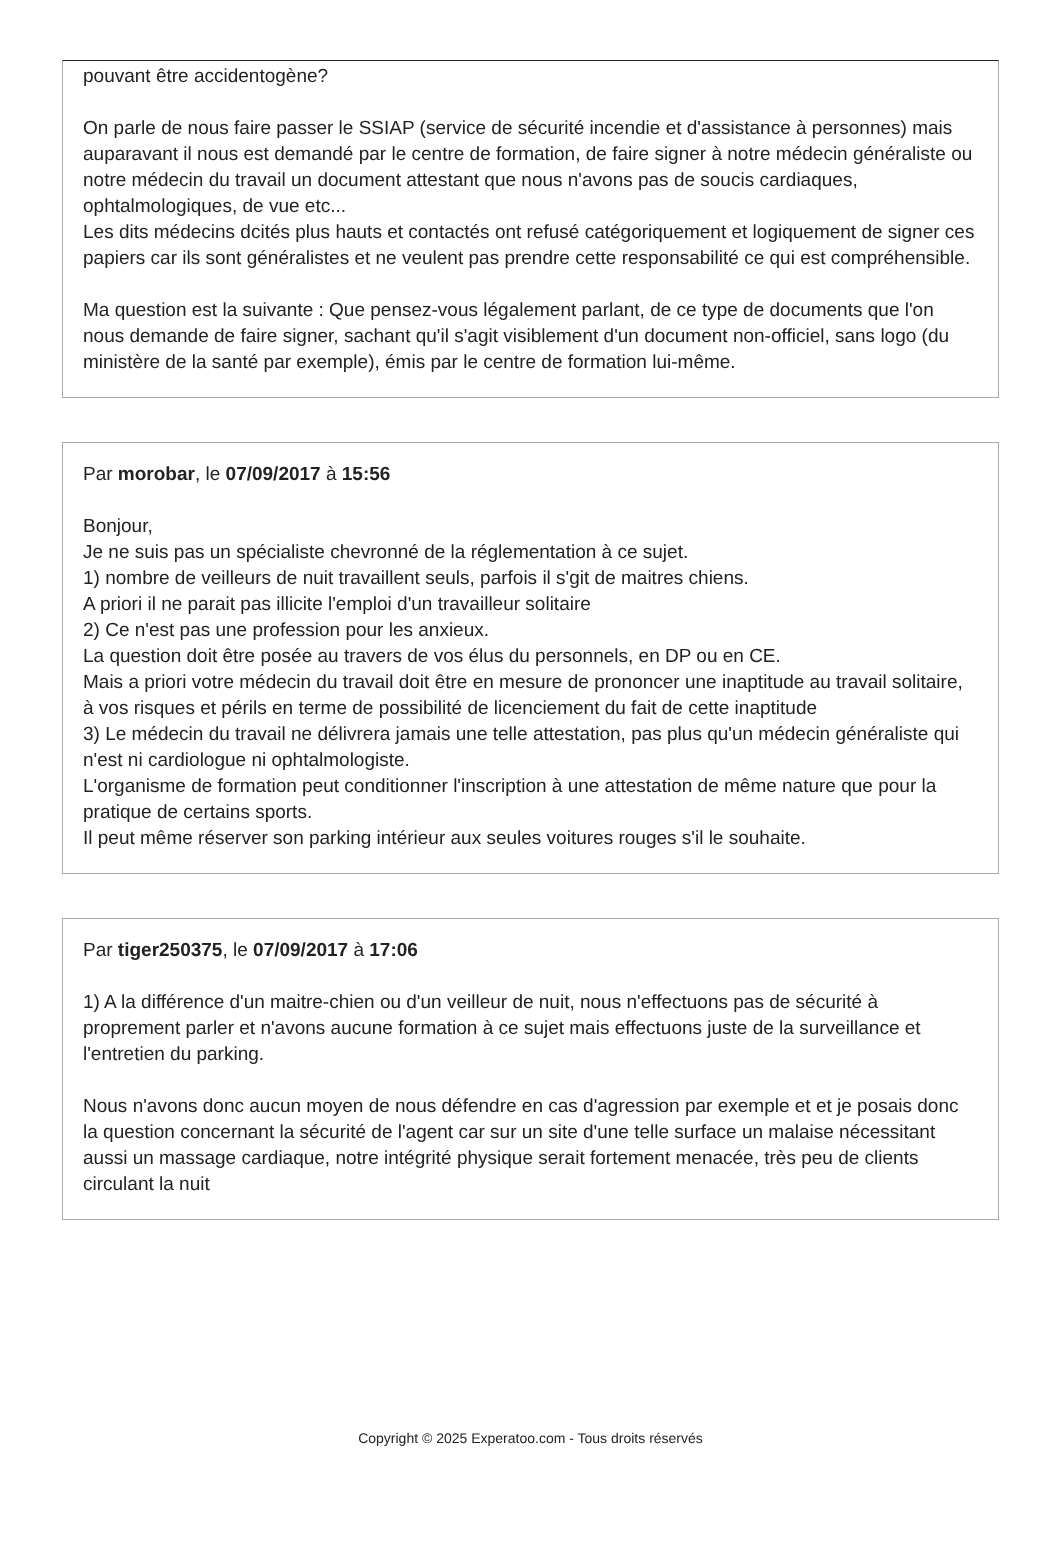pouvant être accidentogène?
On parle de nous faire passer le SSIAP (service de sécurité incendie et d'assistance à personnes) mais auparavant il nous est demandé par le centre de formation, de faire signer à notre médecin généraliste ou notre médecin du travail un document attestant que nous n'avons pas de soucis cardiaques, ophtalmologiques, de vue etc...
Les dits médecins dcités plus hauts et contactés ont refusé catégoriquement et logiquement de signer ces papiers car ils sont généralistes et ne veulent pas prendre cette responsabilité ce qui est compréhensible.
Ma question est la suivante : Que pensez-vous légalement parlant, de ce type de documents que l'on nous demande de faire signer, sachant qu'il s'agit visiblement d'un document non-officiel, sans logo (du ministère de la santé par exemple), émis par le centre de formation lui-même.
Par morobar, le 07/09/2017 à 15:56
Bonjour,
Je ne suis pas un spécialiste chevronné de la réglementation à ce sujet.
1) nombre de veilleurs de nuit travaillent seuls, parfois il s'git de maitres chiens.
A priori il ne parait pas illicite l'emploi d'un travailleur solitaire
2) Ce n'est pas une profession pour les anxieux.
La question doit être posée au travers de vos élus du personnels, en DP ou en CE.
Mais a priori votre médecin du travail doit être en mesure de prononcer une inaptitude au travail solitaire, à vos risques et périls en terme de possibilité de licenciement du fait de cette inaptitude
3) Le médecin du travail ne délivrera jamais une telle attestation, pas plus qu'un médecin généraliste qui n'est ni cardiologue ni ophtalmologiste.
L'organisme de formation peut conditionner l'inscription à une attestation de même nature que pour la pratique de certains sports.
Il peut même réserver son parking intérieur aux seules voitures rouges s'il le souhaite.
Par tiger250375, le 07/09/2017 à 17:06
1) A la différence d'un maitre-chien ou d'un veilleur de nuit, nous n'effectuons pas de sécurité à proprement parler et n'avons aucune formation à ce sujet mais effectuons juste de la surveillance et l'entretien du parking.
Nous n'avons donc aucun moyen de nous défendre en cas d'agression par exemple et et je posais donc la question concernant la sécurité de l'agent car sur un site d'une telle surface un malaise nécessitant aussi un massage cardiaque, notre intégrité physique serait fortement menacée, très peu de clients circulant la nuit
Copyright © 2025 Experatoo.com - Tous droits réservés